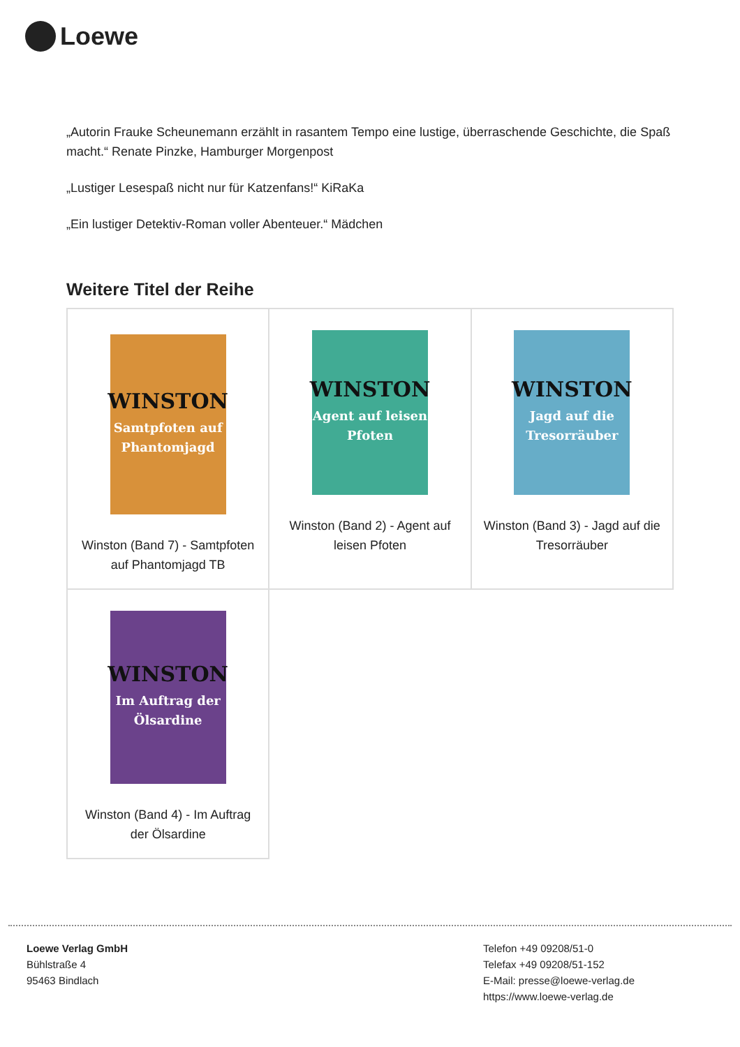Loewe
„Autorin Frauke Scheunemann erzählt in rasantem Tempo eine lustige, überraschende Geschichte, die Spaß macht.“ Renate Pinzke, Hamburger Morgenpost
„Lustiger Lesespaß nicht nur für Katzenfans!“ KiRaKa
„Ein lustiger Detektiv-Roman voller Abenteuer.“ Mädchen
Weitere Titel der Reihe
| WINSTON Samtpfoten auf Phantomjagd Winston (Band 7) - Samtpfoten auf Phantomjagd TB | WINSTON Agent auf leisen Pfoten Winston (Band 2) - Agent auf leisen Pfoten | WINSTON Jagd auf die Tresorräuber Winston (Band 3) - Jagd auf die Tresorräuber |
| WINSTON Im Auftrag der Ölsardine Winston (Band 4) - Im Auftrag der Ölsardine | | |
Loewe Verlag GmbH
Bühlstraße 4
95463 Bindlach
Telefon +49 09208/51-0
Telefax +49 09208/51-152
E-Mail: presse@loewe-verlag.de
https://www.loewe-verlag.de